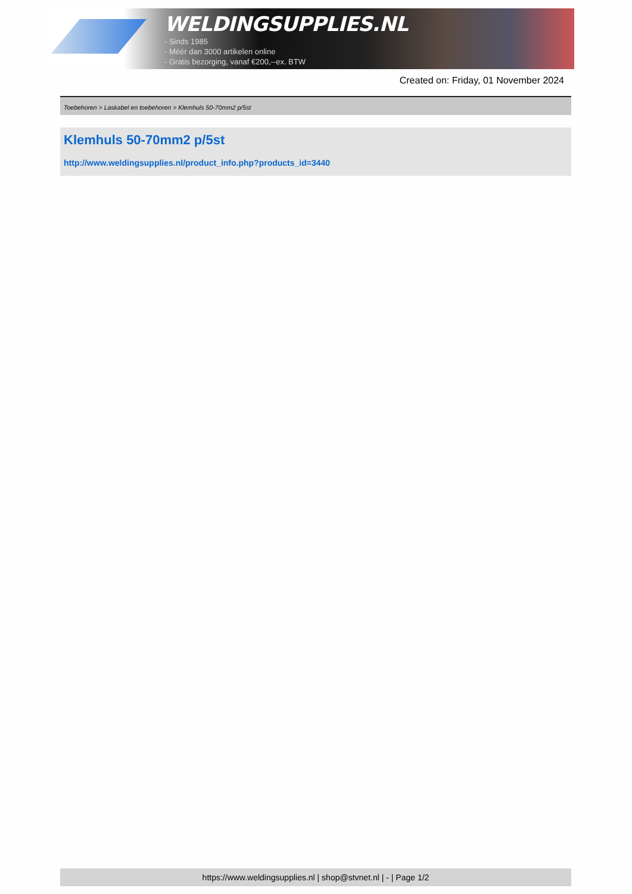WELDINGSUPPLIES.NL
- Sinds 1985
- Méér dan 3000 artikelen online
- Gratis bezorging, vanaf €200,--ex. BTW
Created on: Friday, 01 November 2024
Toebehoren > Laskabel en toebehoren > Klemhuls 50-70mm2 p/5st
Klemhuls 50-70mm2 p/5st
http://www.weldingsupplies.nl/product_info.php?products_id=3440
https://www.weldingsupplies.nl | shop@stvnet.nl | - | Page 1/2